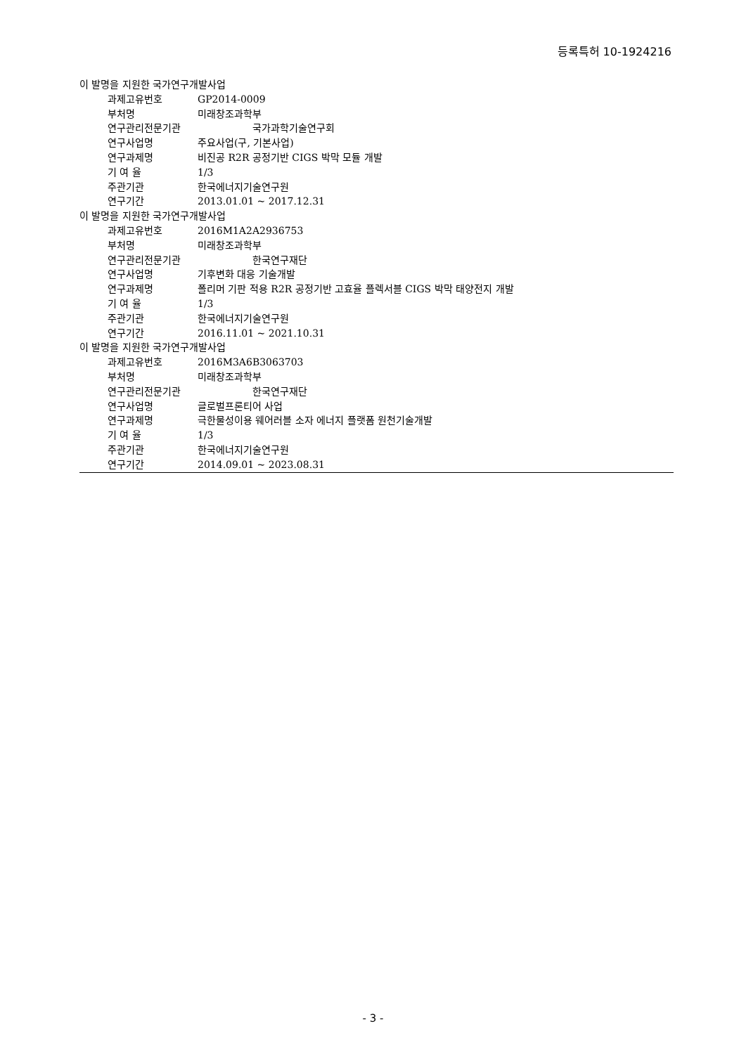등록특허 10-1924216
이 발명을 지원한 국가연구개발사업
과제고유번호 GP2014-0009
부처명 미래창조과학부
연구관리전문기관 국가과학기술연구회
연구사업명 주요사업(구, 기본사업)
연구과제명 비진공 R2R 공정기반 CIGS 박막 모듈 개발
기 여 율 1/3
주관기관 한국에너지기술연구원
연구기간 2013.01.01 ~ 2017.12.31
이 발명을 지원한 국가연구개발사업
과제고유번호 2016M1A2A2936753
부처명 미래창조과학부
연구관리전문기관 한국연구재단
연구사업명 기후변화 대응 기술개발
연구과제명 폴리머 기판 적용 R2R 공정기반 고효율 플렉서블 CIGS 박막 태양전지 개발
기 여 율 1/3
주관기관 한국에너지기술연구원
연구기간 2016.11.01 ~ 2021.10.31
이 발명을 지원한 국가연구개발사업
과제고유번호 2016M3A6B3063703
부처명 미래창조과학부
연구관리전문기관 한국연구재단
연구사업명 글로벌프론티어 사업
연구과제명 극한물성이용 웨어러블 소자 에너지 플랫폼 원천기술개발
기 여 율 1/3
주관기관 한국에너지기술연구원
연구기간 2014.09.01 ~ 2023.08.31
- 3 -